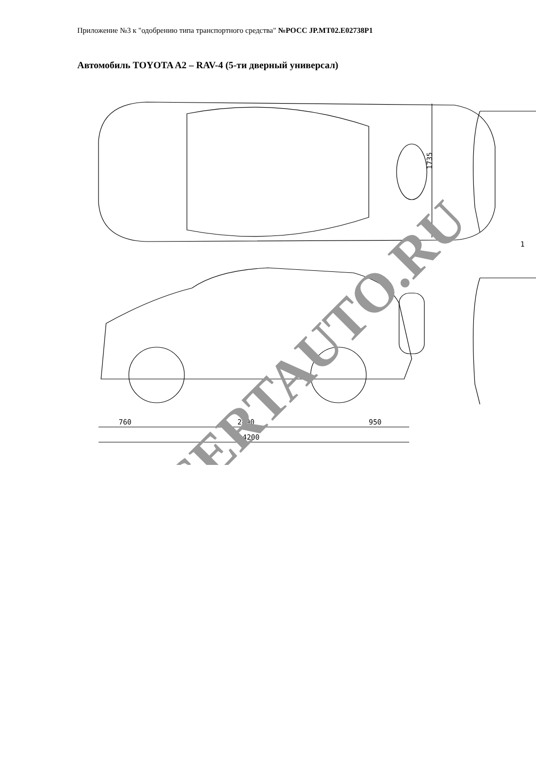Приложение №3 к "одобрению типа транспортного средства" №РОСС JP.MT02.E02738P1
Автомобиль TOYOTA A2 – RAV-4 (5-ти дверный универсал)
1735
760
2490
950
4200
1
SERTAUTO.RU